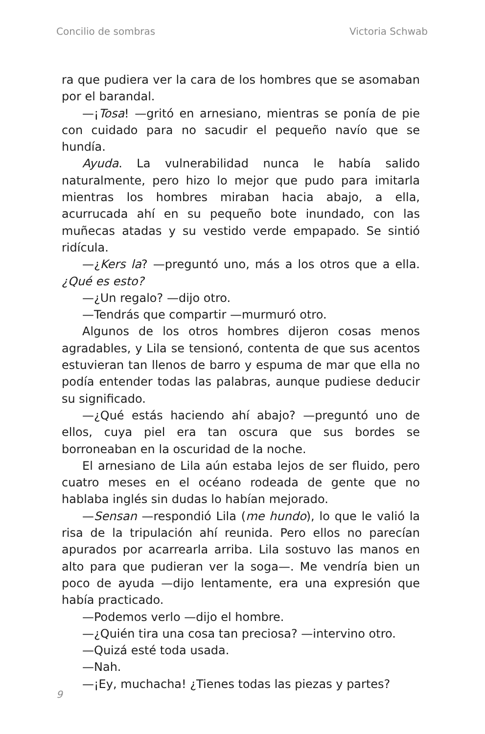Concilio de sombras Victoria Schwab
ra que pudiera ver la cara de los hombres que se asomaban por el barandal.
—¡Tosa! —gritó en arnesiano, mientras se ponía de pie con cuidado para no sacudir el pequeño navío que se hundía.
Ayuda. La vulnerabilidad nunca le había salido naturalmente, pero hizo lo mejor que pudo para imitarla mientras los hombres miraban hacia abajo, a ella, acurrucada ahí en su pequeño bote inundado, con las muñecas atadas y su vestido verde empapado. Se sintió ridícula.
—¿Kers la? —preguntó uno, más a los otros que a ella. ¿Qué es esto?
—¿Un regalo? —dijo otro.
—Tendrás que compartir —murmuró otro.
Algunos de los otros hombres dijeron cosas menos agradables, y Lila se tensionó, contenta de que sus acentos estuvieran tan llenos de barro y espuma de mar que ella no podía entender todas las palabras, aunque pudiese deducir su significado.
—¿Qué estás haciendo ahí abajo? —preguntó uno de ellos, cuya piel era tan oscura que sus bordes se borroneaban en la oscuridad de la noche.
El arnesiano de Lila aún estaba lejos de ser fluido, pero cuatro meses en el océano rodeada de gente que no hablaba inglés sin dudas lo habían mejorado.
—Sensan —respondió Lila (me hundo), lo que le valió la risa de la tripulación ahí reunida. Pero ellos no parecían apurados por acarrearla arriba. Lila sostuvo las manos en alto para que pudieran ver la soga—. Me vendría bien un poco de ayuda —dijo lentamente, era una expresión que había practicado.
—Podemos verlo —dijo el hombre.
—¿Quién tira una cosa tan preciosa? —intervino otro.
—Quizá esté toda usada.
—Nah.
—¡Ey, muchacha! ¿Tienes todas las piezas y partes?
9